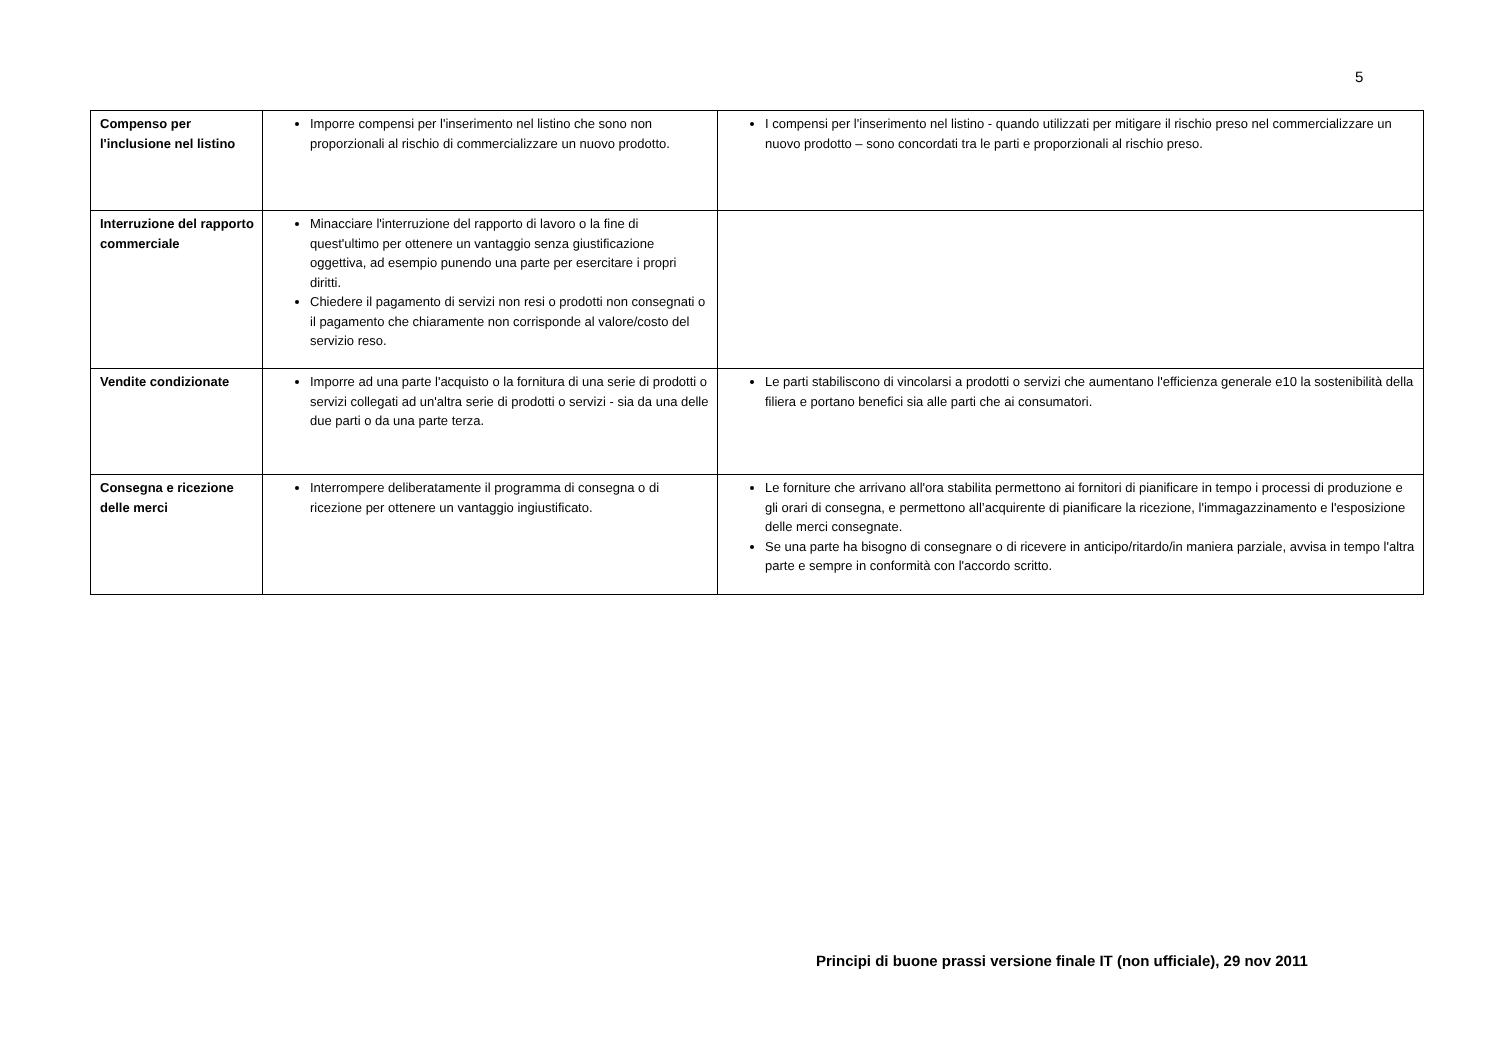5
| Compenso per l'inclusione nel listino | Imporre compensi per l'inserimento nel listino che sono non proporzionali al rischio di commercializzare un nuovo prodotto. | I compensi per l'inserimento nel listino - quando utilizzati per mitigare il rischio preso nel commercializzare un nuovo prodotto – sono concordati tra le parti e proporzionali al rischio preso. |
| Interruzione del rapporto commerciale | Minacciare l'interruzione del rapporto di lavoro o la fine di quest'ultimo per ottenere un vantaggio senza giustificazione oggettiva, ad esempio punendo una parte per esercitare i propri diritti. Chiedere il pagamento di servizi non resi o prodotti non consegnati o il pagamento che chiaramente non corrisponde al valore/costo del servizio reso. | |
| Vendite condizionate | Imporre ad una parte l'acquisto o la fornitura di una serie di prodotti o servizi collegati ad un'altra serie di prodotti o servizi - sia da una delle due parti o da una parte terza. | Le parti stabiliscono di vincolarsi a prodotti o servizi che aumentano l'efficienza generale e10 la sostenibilità della filiera e portano benefici sia alle parti che ai consumatori. |
| Consegna e ricezione delle merci | Interrompere deliberatamente il programma di consegna o di ricezione per ottenere un vantaggio ingiustificato. | Le forniture che arrivano all'ora stabilita permettono ai fornitori di pianificare in tempo i processi di produzione e gli orari di consegna, e permettono all’acquirente di pianificare la ricezione, l'immagazzinamento e l'esposizione delle merci consegnate. Se una parte ha bisogno di consegnare o di ricevere in anticipo/ritardo/in maniera parziale, avvisa in tempo l'altra parte e sempre in conformità con l'accordo scritto. |
Principi di buone prassi versione finale IT (non ufficiale), 29 nov 2011